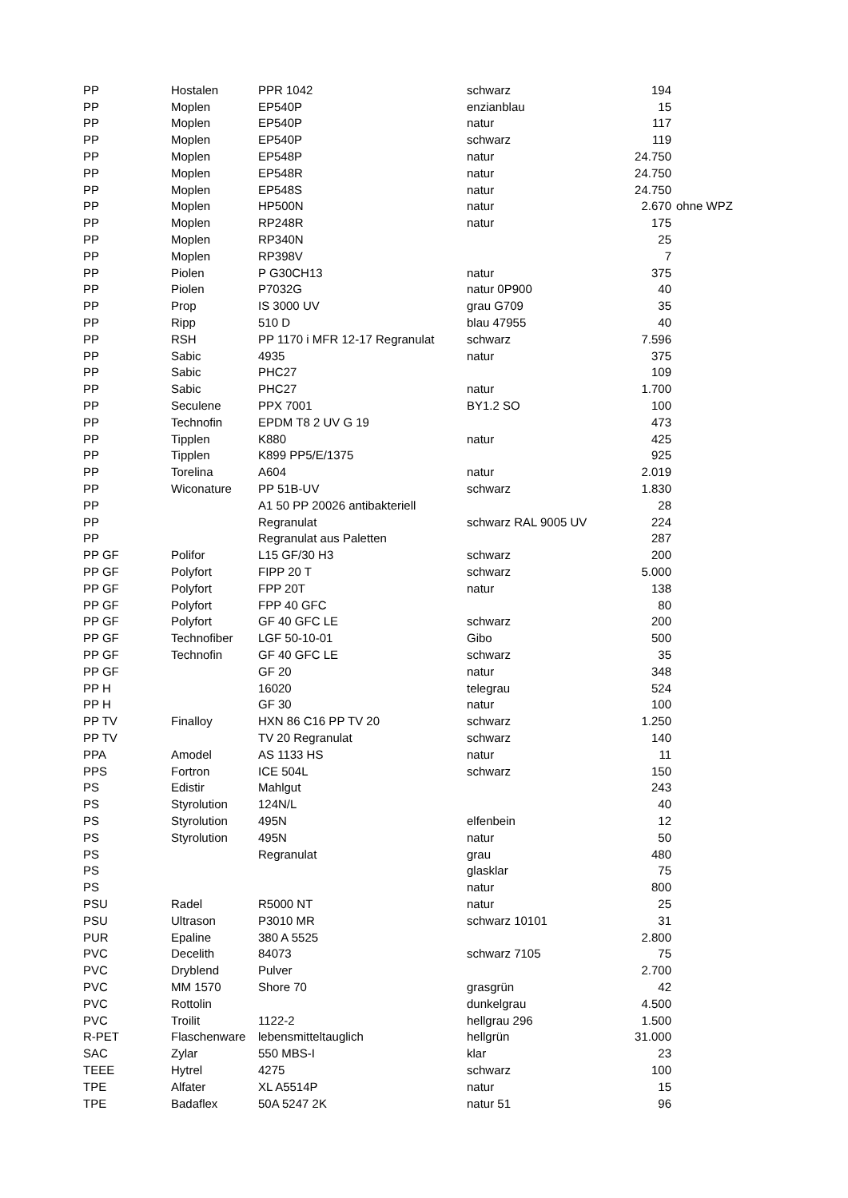| PP | Hostalen | PPR 1042 | schwarz | 194 | |
| PP | Moplen | EP540P | enzianblau | 15 | |
| PP | Moplen | EP540P | natur | 117 | |
| PP | Moplen | EP540P | schwarz | 119 | |
| PP | Moplen | EP548P | natur | 24.750 | |
| PP | Moplen | EP548R | natur | 24.750 | |
| PP | Moplen | EP548S | natur | 24.750 | |
| PP | Moplen | HP500N | natur | 2.670 | ohne WPZ |
| PP | Moplen | RP248R | natur | 175 | |
| PP | Moplen | RP340N | | 25 | |
| PP | Moplen | RP398V | | 7 | |
| PP | Piolen | P G30CH13 | natur | 375 | |
| PP | Piolen | P7032G | natur 0P900 | 40 | |
| PP | Prop | IS 3000 UV | grau G709 | 35 | |
| PP | Ripp | 510 D | blau 47955 | 40 | |
| PP | RSH | PP 1170 i MFR 12-17 Regranulat | schwarz | 7.596 | |
| PP | Sabic | 4935 | natur | 375 | |
| PP | Sabic | PHC27 | | 109 | |
| PP | Sabic | PHC27 | natur | 1.700 | |
| PP | Seculene | PPX 7001 | BY1.2 SO | 100 | |
| PP | Technofin | EPDM T8 2 UV G 19 | | 473 | |
| PP | Tipplen | K880 | natur | 425 | |
| PP | Tipplen | K899 PP5/E/1375 | | 925 | |
| PP | Torelina | A604 | natur | 2.019 | |
| PP | Wiconature | PP 51B-UV | schwarz | 1.830 | |
| PP | | A1 50 PP 20026 antibakteriell | | 28 | |
| PP | | Regranulat | schwarz RAL 9005 UV | 224 | |
| PP | | Regranulat aus Paletten | | 287 | |
| PP GF | Polifor | L15 GF/30 H3 | schwarz | 200 | |
| PP GF | Polyfort | FIPP 20 T | schwarz | 5.000 | |
| PP GF | Polyfort | FPP 20T | natur | 138 | |
| PP GF | Polyfort | FPP 40 GFC | | 80 | |
| PP GF | Polyfort | GF 40 GFC LE | schwarz | 200 | |
| PP GF | Technofiber | LGF 50-10-01 | Gibo | 500 | |
| PP GF | Technofin | GF 40 GFC LE | schwarz | 35 | |
| PP GF | | GF 20 | natur | 348 | |
| PP H | | 16020 | telegrau | 524 | |
| PP H | | GF 30 | natur | 100 | |
| PP TV | Finalloy | HXN 86 C16 PP TV 20 | schwarz | 1.250 | |
| PP TV | | TV 20 Regranulat | schwarz | 140 | |
| PPA | Amodel | AS 1133 HS | natur | 11 | |
| PPS | Fortron | ICE 504L | schwarz | 150 | |
| PS | Edistir | Mahlgut | | 243 | |
| PS | Styrolution | 124N/L | | 40 | |
| PS | Styrolution | 495N | elfenbein | 12 | |
| PS | Styrolution | 495N | natur | 50 | |
| PS | | Regranulat | grau | 480 | |
| PS | | | glasklar | 75 | |
| PS | | | natur | 800 | |
| PSU | Radel | R5000 NT | natur | 25 | |
| PSU | Ultrason | P3010 MR | schwarz 10101 | 31 | |
| PUR | Epaline | 380 A 5525 | | 2.800 | |
| PVC | Decelith | 84073 | schwarz 7105 | 75 | |
| PVC | Dryblend | Pulver | | 2.700 | |
| PVC | MM 1570 | Shore 70 | grasgrün | 42 | |
| PVC | Rottolin | | dunkelgrau | 4.500 | |
| PVC | Troilit | 1122-2 | hellgrau 296 | 1.500 | |
| R-PET | Flaschenware | lebensmitteltauglich | hellgrün | 31.000 | |
| SAC | Zylar | 550 MBS-I | klar | 23 | |
| TEEE | Hytrel | 4275 | schwarz | 100 | |
| TPE | Alfater | XL A5514P | natur | 15 | |
| TPE | Badaflex | 50A 5247 2K | natur 51 | 96 | |